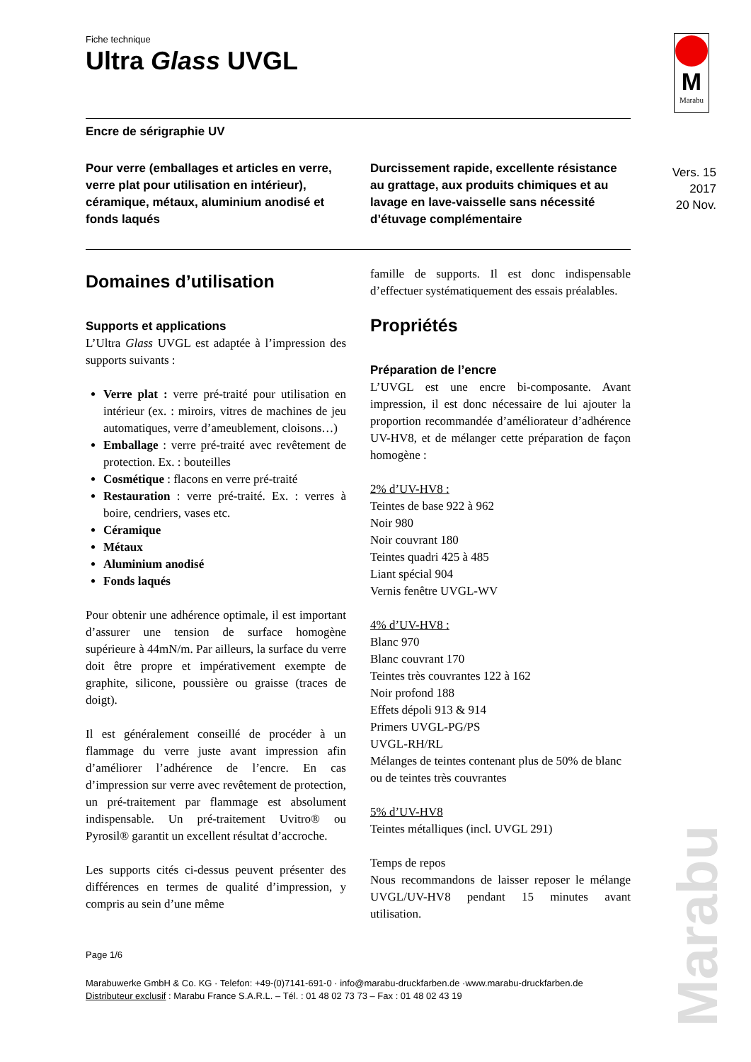M
Marabu
Vers. 15
2017
20 Nov.
Marabu
Fiche technique
Ultra Glass UVGL
Encre de sérigraphie UV
Pour verre (emballages et articles en verre, verre plat pour utilisation en intérieur), céramique, métaux, aluminium anodisé et fonds laqués
Durcissement rapide, excellente résistance au grattage, aux produits chimiques et au lavage en lave-vaisselle sans nécessité d’étuvage complémentaire
Domaines d’utilisation
Supports et applications
L’Ultra Glass UVGL est adaptée à l’impression des supports suivants :
Verre plat : verre pré-traité pour utilisation en intérieur (ex. : miroirs, vitres de machines de jeu automatiques, verre d’ameublement, cloisons…)
Emballage : verre pré-traité avec revêtement de protection. Ex. : bouteilles
Cosmétique : flacons en verre pré-traité
Restauration : verre pré-traité. Ex. : verres à boire, cendriers, vases etc.
Céramique
Métaux
Aluminium anodisé
Fonds laqués
Pour obtenir une adhérence optimale, il est important d’assurer une tension de surface homogène supérieure à 44mN/m. Par ailleurs, la surface du verre doit être propre et impérativement exempte de graphite, silicone, poussière ou graisse (traces de doigt).
Il est généralement conseillé de procéder à un flammage du verre juste avant impression afin d’améliorer l’adhérence de l’encre. En cas d’impression sur verre avec revêtement de protection, un pré-traitement par flammage est absolument indispensable. Un pré-traitement Uvitro® ou Pyrosil® garantit un excellent résultat d’accroche.
Les supports cités ci-dessus peuvent présenter des différences en termes de qualité d’impression, y compris au sein d’une même
famille de supports. Il est donc indispensable d’effectuer systématiquement des essais préalables.
Propriétés
Préparation de l’encre
L’UVGL est une encre bi-composante. Avant impression, il est donc nécessaire de lui ajouter la proportion recommandée d’améliorateur d’adhérence UV-HV8, et de mélanger cette préparation de façon homogène :
2% d’UV-HV8 :
Teintes de base 922 à 962
Noir 980
Noir couvrant 180
Teintes quadri 425 à 485
Liant spécial 904
Vernis fenêtre UVGL-WV
4% d’UV-HV8 :
Blanc 970
Blanc couvrant 170
Teintes très couvrantes 122 à 162
Noir profond 188
Effets dépoli 913 & 914
Primers UVGL-PG/PS
UVGL-RH/RL
Mélanges de teintes contenant plus de 50% de blanc ou de teintes très couvrantes
5% d’UV-HV8
Teintes métalliques (incl. UVGL 291)
Temps de repos
Nous recommandons de laisser reposer le mélange UVGL/UV-HV8 pendant 15 minutes avant utilisation.
Page 1/6
Marabuwerke GmbH & Co. KG · Telefon: +49-(0)7141-691-0 · info@marabu-druckfarben.de ·www.marabu-druckfarben.de
Distributeur exclusif : Marabu France S.A.R.L. – Tél. : 01 48 02 73 73 – Fax : 01 48 02 43 19